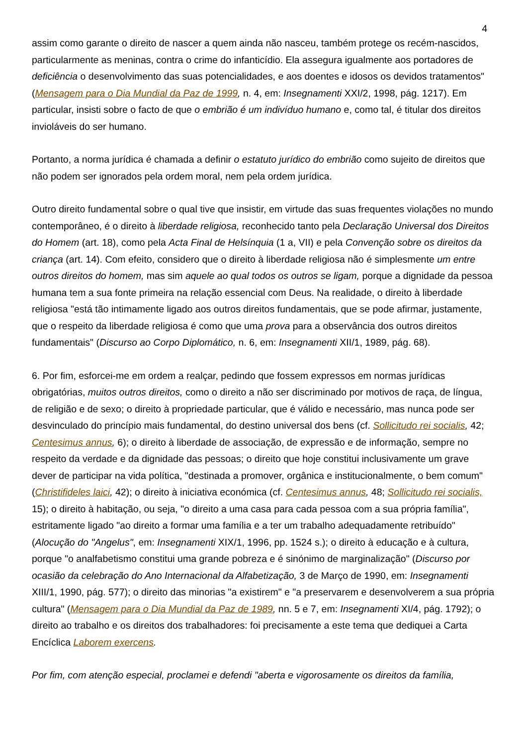4
assim como garante o direito de nascer a quem ainda não nasceu, também protege os recém-nascidos, particularmente as meninas, contra o crime do infanticídio. Ela assegura igualmente aos portadores de deficiência o desenvolvimento das suas potencialidades, e aos doentes e idosos os devidos tratamentos" (Mensagem para o Dia Mundial da Paz de 1999, n. 4, em: Insegnamenti XXI/2, 1998, pág. 1217). Em particular, insisti sobre o facto de que o embrião é um indivíduo humano e, como tal, é titular dos direitos invioláveis do ser humano.
Portanto, a norma jurídica é chamada a definir o estatuto jurídico do embrião como sujeito de direitos que não podem ser ignorados pela ordem moral, nem pela ordem jurídica.
Outro direito fundamental sobre o qual tive que insistir, em virtude das suas frequentes violações no mundo contemporâneo, é o direito à liberdade religiosa, reconhecido tanto pela Declaração Universal dos Direitos do Homem (art. 18), como pela Acta Final de Helsínquia (1 a, VII) e pela Convenção sobre os direitos da criança (art. 14). Com efeito, considero que o direito à liberdade religiosa não é simplesmente um entre outros direitos do homem, mas sim aquele ao qual todos os outros se ligam, porque a dignidade da pessoa humana tem a sua fonte primeira na relação essencial com Deus. Na realidade, o direito à liberdade religiosa "está tão intimamente ligado aos outros direitos fundamentais, que se pode afirmar, justamente, que o respeito da liberdade religiosa é como que uma prova para a observância dos outros direitos fundamentais" (Discurso ao Corpo Diplomático, n. 6, em: Insegnamenti XII/1, 1989, pág. 68).
6. Por fim, esforcei-me em ordem a realçar, pedindo que fossem expressos em normas jurídicas obrigatórias, muitos outros direitos, como o direito a não ser discriminado por motivos de raça, de língua, de religião e de sexo; o direito à propriedade particular, que é válido e necessário, mas nunca pode ser desvinculado do princípio mais fundamental, do destino universal dos bens (cf. Sollicitudo rei socialis, 42; Centesimus annus, 6); o direito à liberdade de associação, de expressão e de informação, sempre no respeito da verdade e da dignidade das pessoas; o direito que hoje constitui inclusivamente um grave dever de participar na vida política, "destinada a promover, orgânica e institucionalmente, o bem comum" (Christifideles laici, 42); o direito à iniciativa económica (cf. Centesimus annus, 48; Sollicitudo rei socialis, 15); o direito à habitação, ou seja, "o direito a uma casa para cada pessoa com a sua própria família", estritamente ligado "ao direito a formar uma família e a ter um trabalho adequadamente retribuído" (Alocução do "Angelus", em: Insegnamenti XIX/1, 1996, pp. 1524 s.); o direito à educação e à cultura, porque "o analfabetismo constitui uma grande pobreza e é sinónimo de marginalização" (Discurso por ocasião da celebração do Ano Internacional da Alfabetização, 3 de Março de 1990, em: Insegnamenti XIII/1, 1990, pág. 577); o direito das minorias "a existirem" e "a preservarem e desenvolverem a sua própria cultura" (Mensagem para o Dia Mundial da Paz de 1989, nn. 5 e 7, em: Insegnamenti XI/4, pág. 1792); o direito ao trabalho e os direitos dos trabalhadores: foi precisamente a este tema que dediquei a Carta Encíclica Laborem exercens.
Por fim, com atenção especial, proclamei e defendi "aberta e vigorosamente os direitos da família,